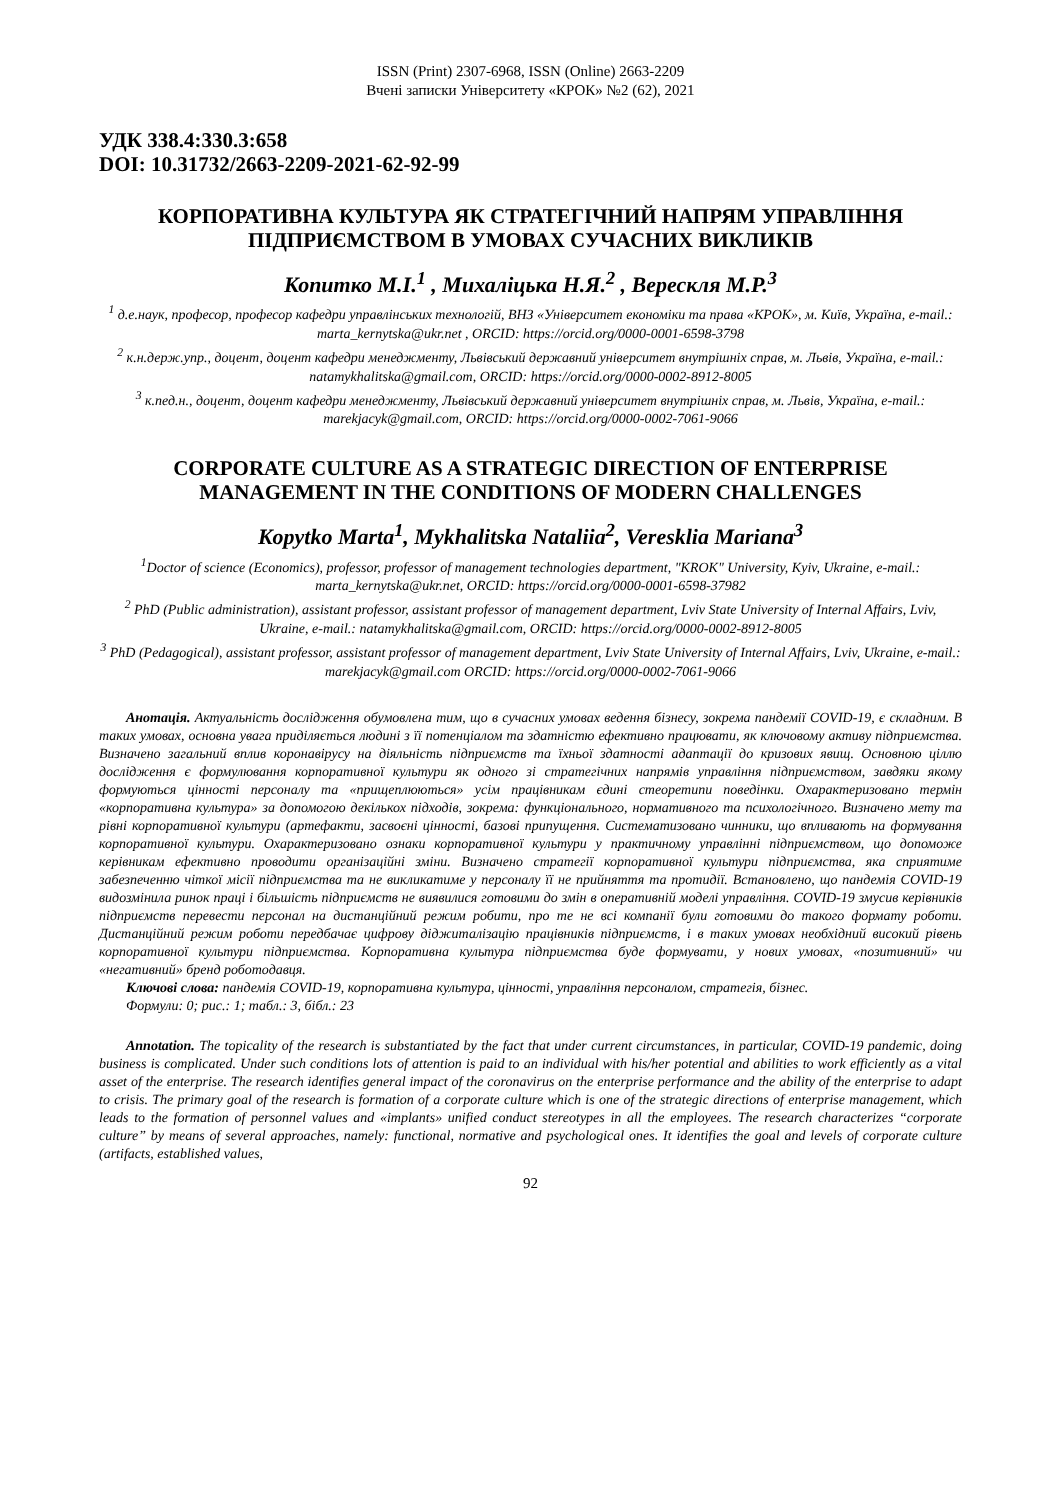ISSN (Print) 2307-6968, ISSN (Online) 2663-2209
Вчені записки Університету «КРОК» №2 (62), 2021
УДК 338.4:330.3:658
DOI: 10.31732/2663-2209-2021-62-92-99
КОРПОРАТИВНА КУЛЬТУРА ЯК СТРАТЕГІЧНИЙ НАПРЯМ УПРАВЛІННЯ ПІДПРИЄМСТВОМ В УМОВАХ СУЧАСНИХ ВИКЛИКІВ
Копитко М.І.<sup>1</sup> , Михаліцька Н.Я.<sup>2</sup> , Верескля М.Р.<sup>3</sup>
<sup>1</sup> д.е.наук, професор, професор кафедри управлінських технологій, ВНЗ «Університет економіки та права «КРОК», м. Київ, Україна, e-mail.: marta_kernytska@ukr.net , ORCID: https://orcid.org/0000-0001-6598-3798
<sup>2</sup> к.н.держ.упр., доцент, доцент кафедри менеджменту, Львівський державний університет внутрішніх справ, м. Львів, Україна, e-mail.: natamykhalitska@gmail.com, ORCID: https://orcid.org/0000-0002-8912-8005
<sup>3</sup> к.пед.н., доцент, доцент кафедри менеджменту, Львівський державний університет внутрішніх справ, м. Львів, Україна, e-mail.: marekjacyk@gmail.com, ORCID: https://orcid.org/0000-0002-7061-9066
CORPORATE CULTURE AS A STRATEGIC DIRECTION OF ENTERPRISE MANAGEMENT IN THE CONDITIONS OF MODERN CHALLENGES
Kopytko Marta<sup>1</sup>, Mykhalitska Nataliia<sup>2</sup>, Veresklia Mariana<sup>3</sup>
<sup>1</sup> Doctor of science (Economics), professor, professor of management technologies department, "KROK" University, Kyiv, Ukraine, e-mail.: marta_kernytska@ukr.net, ORCID: https://orcid.org/0000-0001-6598-37982
<sup>2</sup> PhD (Public administration), assistant professor, assistant professor of management department, Lviv State University of Internal Affairs, Lviv, Ukraine, e-mail.: natamykhalitska@gmail.com, ORCID: https://orcid.org/0000-0002-8912-8005
<sup>3</sup> PhD (Pedagogical), assistant professor, assistant professor of management department, Lviv State University of Internal Affairs, Lviv, Ukraine, e-mail.: marekjacyk@gmail.com ORCID: https://orcid.org/0000-0002-7061-9066
Анотація. Актуальність дослідження обумовлена тим, що в сучасних умовах ведення бізнесу, зокрема пандемії COVID-19, є складним. В таких умовах, основна увага приділяється людині з її потенціалом та здатністю ефективно працювати, як ключовому активу підприємства. Визначено загальний вплив коронавірусу на діяльність підприємств та їхньої здатності адаптації до кризових явищ. Основною ціллю дослідження є формулювання корпоративної культури як одного зі стратегічних напрямів управління підприємством, завдяки якому формуються цінності персоналу та «прищеплюються» усім працівникам єдині стеоретипи поведінки. Охарактеризовано термін «корпоративна культура» за допомогою декількох підходів, зокрема: функціонального, нормативного та психологічного. Визначено мету та рівні корпоративної культури (артефакти, засвоєні цінності, базові припущення. Систематизовано чинники, що впливають на формування корпоративної культури. Охарактеризовано ознаки корпоративної культури у практичному управлінні підприємством, що допоможе керівникам ефективно проводити організаційні зміни. Визначено стратегії корпоративної культури підприємства, яка сприятиме забезпеченню чіткої місії підприємства та не викликатиме у персоналу її не прийняття та протидії. Встановлено, що пандемія COVID-19 видозмінила ринок праці і більшість підприємств не виявилися готовими до змін в оперативній моделі управління. COVID-19 змусив керівників підприємств перевести персонал на дистанційний режим робити, про те не всі компанії були готовими до такого формату роботи. Дистанційний режим роботи передбачає цифрову діджиталізацію працівників підприємств, і в таких умовах необхідний високий рівень корпоративної культури підприємства. Корпоративна культура підприємства буде формувати, у нових умовах, «позитивний» чи «негативний» бренд роботодавця.
Ключові слова: пандемія COVID-19, корпоративна культура, цінності, управління персоналом, стратегія, бізнес.
Формули: 0; рис.: 1; табл.: 3, бібл.: 23
Annotation. The topicality of the research is substantiated by the fact that under current circumstances, in particular, COVID-19 pandemic, doing business is complicated. Under such conditions lots of attention is paid to an individual with his/her potential and abilities to work efficiently as a vital asset of the enterprise. The research identifies general impact of the coronavirus on the enterprise performance and the ability of the enterprise to adapt to crisis. The primary goal of the research is formation of a corporate culture which is one of the strategic directions of enterprise management, which leads to the formation of personnel values and «implants» unified conduct stereotypes in all the employees. The research characterizes “corporate culture” by means of several approaches, namely: functional, normative and psychological ones. It identifies the goal and levels of corporate culture (artifacts, established values,
92